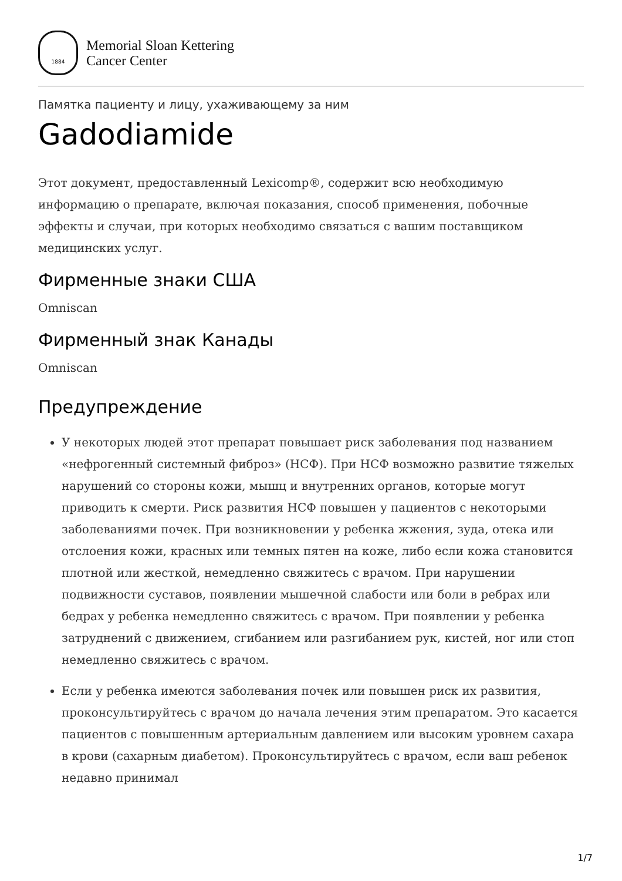1884
Memorial Sloan Kettering
Cancer Center
Памятка пациенту и лицу, ухаживающему за ним
Gadodiamide
Этот документ, предоставленный Lexicomp®, содержит всю необходимую информацию о препарате, включая показания, способ применения, побочные эффекты и случаи, при которых необходимо связаться с вашим поставщиком медицинских услуг.
Фирменные знаки США
Omniscan
Фирменный знак Канады
Omniscan
Предупреждение
У некоторых людей этот препарат повышает риск заболевания под названием «нефрогенный системный фиброз» (НСФ). При НСФ возможно развитие тяжелых нарушений со стороны кожи, мышц и внутренних органов, которые могут приводить к смерти. Риск развития НСФ повышен у пациентов с некоторыми заболеваниями почек. При возникновении у ребенка жжения, зуда, отека или отслоения кожи, красных или темных пятен на коже, либо если кожа становится плотной или жесткой, немедленно свяжитесь с врачом. При нарушении подвижности суставов, появлении мышечной слабости или боли в ребрах или бедрах у ребенка немедленно свяжитесь с врачом. При появлении у ребенка затруднений с движением, сгибанием или разгибанием рук, кистей, ног или стоп немедленно свяжитесь с врачом.
Если у ребенка имеются заболевания почек или повышен риск их развития, проконсультируйтесь с врачом до начала лечения этим препаратом. Это касается пациентов с повышенным артериальным давлением или высоким уровнем сахара в крови (сахарным диабетом). Проконсультируйтесь с врачом, если ваш ребенок недавно принимал
1/7